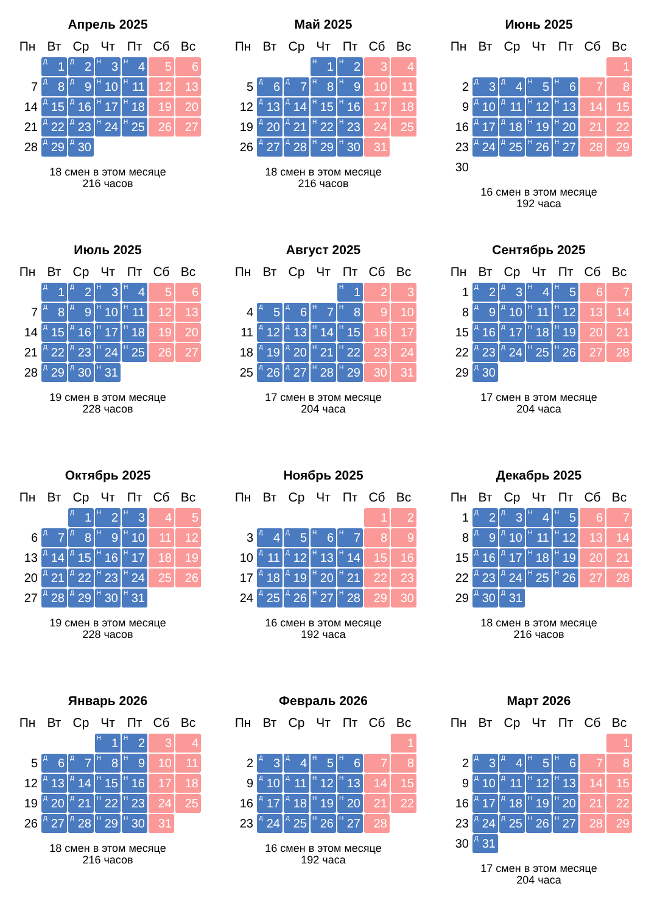Апрель 2025
| Пн | Вт | Ср | Чт | Пт | Сб | Вс |
| --- | --- | --- | --- | --- | --- | --- |
| | <sup>Д</sup>1 | <sup>Д</sup>2 | <sup>Н</sup>3 | <sup>Н</sup>4 | 5 | 6 |
| 7 | <sup>Д</sup>8 | <sup>Д</sup>9 | <sup>Н</sup>10 | <sup>Н</sup>11 | 12 | 13 |
| 14 | <sup>Д</sup>15 | <sup>Д</sup>16 | <sup>Н</sup>17 | <sup>Н</sup>18 | 19 | 20 |
| 21 | <sup>Д</sup>22 | <sup>Д</sup>23 | <sup>Н</sup>24 | <sup>Н</sup>25 | 26 | 27 |
| 28 | <sup>Д</sup>29 | <sup>Д</sup>30 | | | | |
18 смен в этом месяце
216 часов
Май 2025
| Пн | Вт | Ср | Чт | Пт | Сб | Вс |
| --- | --- | --- | --- | --- | --- | --- |
| | | | <sup>Н</sup>1 | <sup>Н</sup>2 | 3 | 4 |
| 5 | <sup>Д</sup>6 | <sup>Д</sup>7 | <sup>Н</sup>8 | <sup>Н</sup>9 | 10 | 11 |
| 12 | <sup>Д</sup>13 | <sup>Д</sup>14 | <sup>Н</sup>15 | <sup>Н</sup>16 | 17 | 18 |
| 19 | <sup>Д</sup>20 | <sup>Д</sup>21 | <sup>Н</sup>22 | <sup>Н</sup>23 | 24 | 25 |
| 26 | <sup>Д</sup>27 | <sup>Д</sup>28 | <sup>Н</sup>29 | <sup>Н</sup>30 | 31 | |
18 смен в этом месяце
216 часов
Июнь 2025
| Пн | Вт | Ср | Чт | Пт | Сб | Вс |
| --- | --- | --- | --- | --- | --- | --- |
| | | | | | | 1 |
| 2 | <sup>Д</sup>3 | <sup>Д</sup>4 | <sup>Н</sup>5 | <sup>Н</sup>6 | 7 | 8 |
| 9 | <sup>Д</sup>10 | <sup>Д</sup>11 | <sup>Н</sup>12 | <sup>Н</sup>13 | 14 | 15 |
| 16 | <sup>Д</sup>17 | <sup>Д</sup>18 | <sup>Н</sup>19 | <sup>Н</sup>20 | 21 | 22 |
| 23 | <sup>Д</sup>24 | <sup>Д</sup>25 | <sup>Н</sup>26 | <sup>Н</sup>27 | 28 | 29 |
| 30 | | | | | | |
16 смен в этом месяце
192 часа
Июль 2025
| Пн | Вт | Ср | Чт | Пт | Сб | Вс |
| --- | --- | --- | --- | --- | --- | --- |
| | <sup>Д</sup>1 | <sup>Д</sup>2 | <sup>Н</sup>3 | <sup>Н</sup>4 | 5 | 6 |
| 7 | <sup>Д</sup>8 | <sup>Д</sup>9 | <sup>Н</sup>10 | <sup>Н</sup>11 | 12 | 13 |
| 14 | <sup>Д</sup>15 | <sup>Д</sup>16 | <sup>Н</sup>17 | <sup>Н</sup>18 | 19 | 20 |
| 21 | <sup>Д</sup>22 | <sup>Д</sup>23 | <sup>Н</sup>24 | <sup>Н</sup>25 | 26 | 27 |
| 28 | <sup>Д</sup>29 | <sup>Д</sup>30 | <sup>Н</sup>31 | | | |
19 смен в этом месяце
228 часов
Август 2025
| Пн | Вт | Ср | Чт | Пт | Сб | Вс |
| --- | --- | --- | --- | --- | --- | --- |
| | | | | <sup>Н</sup>1 | 2 | 3 |
| 4 | <sup>Д</sup>5 | <sup>Д</sup>6 | <sup>Н</sup>7 | <sup>Н</sup>8 | 9 | 10 |
| 11 | <sup>Д</sup>12 | <sup>Д</sup>13 | <sup>Н</sup>14 | <sup>Н</sup>15 | 16 | 17 |
| 18 | <sup>Д</sup>19 | <sup>Д</sup>20 | <sup>Н</sup>21 | <sup>Н</sup>22 | 23 | 24 |
| 25 | <sup>Д</sup>26 | <sup>Д</sup>27 | <sup>Н</sup>28 | <sup>Н</sup>29 | 30 | 31 |
17 смен в этом месяце
204 часа
Сентябрь 2025
| Пн | Вт | Ср | Чт | Пт | Сб | Вс |
| --- | --- | --- | --- | --- | --- | --- |
| 1 | <sup>Д</sup>2 | <sup>Д</sup>3 | <sup>Н</sup>4 | <sup>Н</sup>5 | 6 | 7 |
| 8 | <sup>Д</sup>9 | <sup>Д</sup>10 | <sup>Н</sup>11 | <sup>Н</sup>12 | 13 | 14 |
| 15 | <sup>Д</sup>16 | <sup>Д</sup>17 | <sup>Н</sup>18 | <sup>Н</sup>19 | 20 | 21 |
| 22 | <sup>Д</sup>23 | <sup>Д</sup>24 | <sup>Н</sup>25 | <sup>Н</sup>26 | 27 | 28 |
| 29 | <sup>Д</sup>30 | | | | | |
17 смен в этом месяце
204 часа
Октябрь 2025
| Пн | Вт | Ср | Чт | Пт | Сб | Вс |
| --- | --- | --- | --- | --- | --- | --- |
| | | <sup>Д</sup>1 | <sup>Н</sup>2 | <sup>Н</sup>3 | 4 | 5 |
| 6 | <sup>Д</sup>7 | <sup>Д</sup>8 | <sup>Н</sup>9 | <sup>Н</sup>10 | 11 | 12 |
| 13 | <sup>Д</sup>14 | <sup>Д</sup>15 | <sup>Н</sup>16 | <sup>Н</sup>17 | 18 | 19 |
| 20 | <sup>Д</sup>21 | <sup>Д</sup>22 | <sup>Н</sup>23 | <sup>Н</sup>24 | 25 | 26 |
| 27 | <sup>Д</sup>28 | <sup>Д</sup>29 | <sup>Н</sup>30 | <sup>Н</sup>31 | | |
19 смен в этом месяце
228 часов
Ноябрь 2025
| Пн | Вт | Ср | Чт | Пт | Сб | Вс |
| --- | --- | --- | --- | --- | --- | --- |
| | | | | | 1 | 2 |
| 3 | <sup>Д</sup>4 | <sup>Д</sup>5 | <sup>Н</sup>6 | <sup>Н</sup>7 | 8 | 9 |
| 10 | <sup>Д</sup>11 | <sup>Д</sup>12 | <sup>Н</sup>13 | <sup>Н</sup>14 | 15 | 16 |
| 17 | <sup>Д</sup>18 | <sup>Д</sup>19 | <sup>Н</sup>20 | <sup>Н</sup>21 | 22 | 23 |
| 24 | <sup>Д</sup>25 | <sup>Д</sup>26 | <sup>Н</sup>27 | <sup>Н</sup>28 | 29 | 30 |
16 смен в этом месяце
192 часа
Декабрь 2025
| Пн | Вт | Ср | Чт | Пт | Сб | Вс |
| --- | --- | --- | --- | --- | --- | --- |
| 1 | <sup>Д</sup>2 | <sup>Д</sup>3 | <sup>Н</sup>4 | <sup>Н</sup>5 | 6 | 7 |
| 8 | <sup>Д</sup>9 | <sup>Д</sup>10 | <sup>Н</sup>11 | <sup>Н</sup>12 | 13 | 14 |
| 15 | <sup>Д</sup>16 | <sup>Д</sup>17 | <sup>Н</sup>18 | <sup>Н</sup>19 | 20 | 21 |
| 22 | <sup>Д</sup>23 | <sup>Д</sup>24 | <sup>Н</sup>25 | <sup>Н</sup>26 | 27 | 28 |
| 29 | <sup>Д</sup>30 | <sup>Д</sup>31 | | | | |
18 смен в этом месяце
216 часов
Январь 2026
| Пн | Вт | Ср | Чт | Пт | Сб | Вс |
| --- | --- | --- | --- | --- | --- | --- |
| | | | <sup>Н</sup>1 | <sup>Н</sup>2 | 3 | 4 |
| 5 | <sup>Д</sup>6 | <sup>Д</sup>7 | <sup>Н</sup>8 | <sup>Н</sup>9 | 10 | 11 |
| 12 | <sup>Д</sup>13 | <sup>Д</sup>14 | <sup>Н</sup>15 | <sup>Н</sup>16 | 17 | 18 |
| 19 | <sup>Д</sup>20 | <sup>Д</sup>21 | <sup>Н</sup>22 | <sup>Н</sup>23 | 24 | 25 |
| 26 | <sup>Д</sup>27 | <sup>Д</sup>28 | <sup>Н</sup>29 | <sup>Н</sup>30 | 31 | |
18 смен в этом месяце
216 часов
Февраль 2026
| Пн | Вт | Ср | Чт | Пт | Сб | Вс |
| --- | --- | --- | --- | --- | --- | --- |
| | | | | | | 1 |
| 2 | <sup>Д</sup>3 | <sup>Д</sup>4 | <sup>Н</sup>5 | <sup>Н</sup>6 | 7 | 8 |
| 9 | <sup>Д</sup>10 | <sup>Д</sup>11 | <sup>Н</sup>12 | <sup>Н</sup>13 | 14 | 15 |
| 16 | <sup>Д</sup>17 | <sup>Д</sup>18 | <sup>Н</sup>19 | <sup>Н</sup>20 | 21 | 22 |
| 23 | <sup>Д</sup>24 | <sup>Д</sup>25 | <sup>Н</sup>26 | <sup>Н</sup>27 | 28 | |
16 смен в этом месяце
192 часа
Март 2026
| Пн | Вт | Ср | Чт | Пт | Сб | Вс |
| --- | --- | --- | --- | --- | --- | --- |
| | | | | | | 1 |
| 2 | <sup>Д</sup>3 | <sup>Д</sup>4 | <sup>Н</sup>5 | <sup>Н</sup>6 | 7 | 8 |
| 9 | <sup>Д</sup>10 | <sup>Д</sup>11 | <sup>Н</sup>12 | <sup>Н</sup>13 | 14 | 15 |
| 16 | <sup>Д</sup>17 | <sup>Д</sup>18 | <sup>Н</sup>19 | <sup>Н</sup>20 | 21 | 22 |
| 23 | <sup>Д</sup>24 | <sup>Д</sup>25 | <sup>Н</sup>26 | <sup>Н</sup>27 | 28 | 29 |
| 30 | <sup>Д</sup>31 | | | | | |
17 смен в этом месяце
204 часа